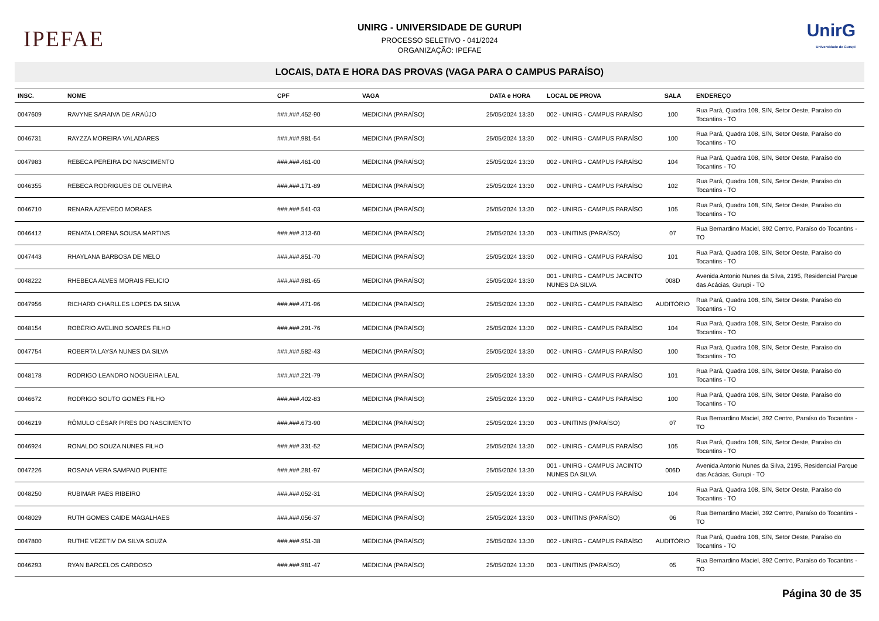IPEFAE
UNIRG - UNIVERSIDADE DE GURUPI
PROCESSO SELETIVO - 041/2024
ORGANIZAÇÃO: IPEFAE
UnirG
Universidade de Gurupi
LOCAIS, DATA E HORA DAS PROVAS (VAGA PARA O CAMPUS PARAÍSO)
| INSC. | NOME | CPF | VAGA | DATA e HORA | LOCAL DE PROVA | SALA | ENDEREÇO |
| --- | --- | --- | --- | --- | --- | --- | --- |
| 0047609 | RAVYNE SARAIVA DE ARAÚJO | ###.###.452-90 | MEDICINA (PARAÍSO) | 25/05/2024 13:30 | 002 - UNIRG - CAMPUS PARAÍSO | 100 | Rua Pará, Quadra 108, S/N, Setor Oeste, Paraíso do Tocantins - TO |
| 0046731 | RAYZZA MOREIRA VALADARES | ###.###.981-54 | MEDICINA (PARAÍSO) | 25/05/2024 13:30 | 002 - UNIRG - CAMPUS PARAÍSO | 100 | Rua Pará, Quadra 108, S/N, Setor Oeste, Paraíso do Tocantins - TO |
| 0047983 | REBECA PEREIRA DO NASCIMENTO | ###.###.461-00 | MEDICINA (PARAÍSO) | 25/05/2024 13:30 | 002 - UNIRG - CAMPUS PARAÍSO | 104 | Rua Pará, Quadra 108, S/N, Setor Oeste, Paraíso do Tocantins - TO |
| 0046355 | REBECA RODRIGUES DE OLIVEIRA | ###.###.171-89 | MEDICINA (PARAÍSO) | 25/05/2024 13:30 | 002 - UNIRG - CAMPUS PARAÍSO | 102 | Rua Pará, Quadra 108, S/N, Setor Oeste, Paraíso do Tocantins - TO |
| 0046710 | RENARA AZEVEDO MORAES | ###.###.541-03 | MEDICINA (PARAÍSO) | 25/05/2024 13:30 | 002 - UNIRG - CAMPUS PARAÍSO | 105 | Rua Pará, Quadra 108, S/N, Setor Oeste, Paraíso do Tocantins - TO |
| 0046412 | RENATA LORENA SOUSA MARTINS | ###.###.313-60 | MEDICINA (PARAÍSO) | 25/05/2024 13:30 | 003 - UNITINS (PARAÍSO) | 07 | Rua Bernardino Maciel, 392 Centro, Paraíso do Tocantins - TO |
| 0047443 | RHAYLANA BARBOSA DE MELO | ###.###.851-70 | MEDICINA (PARAÍSO) | 25/05/2024 13:30 | 002 - UNIRG - CAMPUS PARAÍSO | 101 | Rua Pará, Quadra 108, S/N, Setor Oeste, Paraíso do Tocantins - TO |
| 0048222 | RHEBECA ALVES MORAIS FELICIO | ###.###.981-65 | MEDICINA (PARAÍSO) | 25/05/2024 13:30 | 001 - UNIRG - CAMPUS JACINTO NUNES DA SILVA | 008D | Avenida Antonio Nunes da Silva, 2195, Residencial Parque das Acácias, Gurupi - TO |
| 0047956 | RICHARD CHARLLES LOPES DA SILVA | ###.###.471-96 | MEDICINA (PARAÍSO) | 25/05/2024 13:30 | 002 - UNIRG - CAMPUS PARAÍSO | AUDITÓRIO | Rua Pará, Quadra 108, S/N, Setor Oeste, Paraíso do Tocantins - TO |
| 0048154 | ROBÉRIO AVELINO SOARES FILHO | ###.###.291-76 | MEDICINA (PARAÍSO) | 25/05/2024 13:30 | 002 - UNIRG - CAMPUS PARAÍSO | 104 | Rua Pará, Quadra 108, S/N, Setor Oeste, Paraíso do Tocantins - TO |
| 0047754 | ROBERTA LAYSA NUNES DA SILVA | ###.###.582-43 | MEDICINA (PARAÍSO) | 25/05/2024 13:30 | 002 - UNIRG - CAMPUS PARAÍSO | 100 | Rua Pará, Quadra 108, S/N, Setor Oeste, Paraíso do Tocantins - TO |
| 0048178 | RODRIGO LEANDRO NOGUEIRA LEAL | ###.###.221-79 | MEDICINA (PARAÍSO) | 25/05/2024 13:30 | 002 - UNIRG - CAMPUS PARAÍSO | 101 | Rua Pará, Quadra 108, S/N, Setor Oeste, Paraíso do Tocantins - TO |
| 0046672 | RODRIGO SOUTO GOMES FILHO | ###.###.402-83 | MEDICINA (PARAÍSO) | 25/05/2024 13:30 | 002 - UNIRG - CAMPUS PARAÍSO | 100 | Rua Pará, Quadra 108, S/N, Setor Oeste, Paraíso do Tocantins - TO |
| 0046219 | RÔMULO CÉSAR PIRES DO NASCIMENTO | ###.###.673-90 | MEDICINA (PARAÍSO) | 25/05/2024 13:30 | 003 - UNITINS (PARAÍSO) | 07 | Rua Bernardino Maciel, 392 Centro, Paraíso do Tocantins - TO |
| 0046924 | RONALDO SOUZA NUNES FILHO | ###.###.331-52 | MEDICINA (PARAÍSO) | 25/05/2024 13:30 | 002 - UNIRG - CAMPUS PARAÍSO | 105 | Rua Pará, Quadra 108, S/N, Setor Oeste, Paraíso do Tocantins - TO |
| 0047226 | ROSANA VERA SAMPAIO PUENTE | ###.###.281-97 | MEDICINA (PARAÍSO) | 25/05/2024 13:30 | 001 - UNIRG - CAMPUS JACINTO NUNES DA SILVA | 006D | Avenida Antonio Nunes da Silva, 2195, Residencial Parque das Acácias, Gurupi - TO |
| 0048250 | RUBIMAR PAES RIBEIRO | ###.###.052-31 | MEDICINA (PARAÍSO) | 25/05/2024 13:30 | 002 - UNIRG - CAMPUS PARAÍSO | 104 | Rua Pará, Quadra 108, S/N, Setor Oeste, Paraíso do Tocantins - TO |
| 0048029 | RUTH GOMES CAIDE MAGALHAES | ###.###.056-37 | MEDICINA (PARAÍSO) | 25/05/2024 13:30 | 003 - UNITINS (PARAÍSO) | 06 | Rua Bernardino Maciel, 392 Centro, Paraíso do Tocantins - TO |
| 0047800 | RUTHE VEZETIV DA SILVA SOUZA | ###.###.951-38 | MEDICINA (PARAÍSO) | 25/05/2024 13:30 | 002 - UNIRG - CAMPUS PARAÍSO | AUDITÓRIO | Rua Pará, Quadra 108, S/N, Setor Oeste, Paraíso do Tocantins - TO |
| 0046293 | RYAN BARCELOS CARDOSO | ###.###.981-47 | MEDICINA (PARAÍSO) | 25/05/2024 13:30 | 003 - UNITINS (PARAÍSO) | 05 | Rua Bernardino Maciel, 392 Centro, Paraíso do Tocantins - TO |
Página 30 de 35